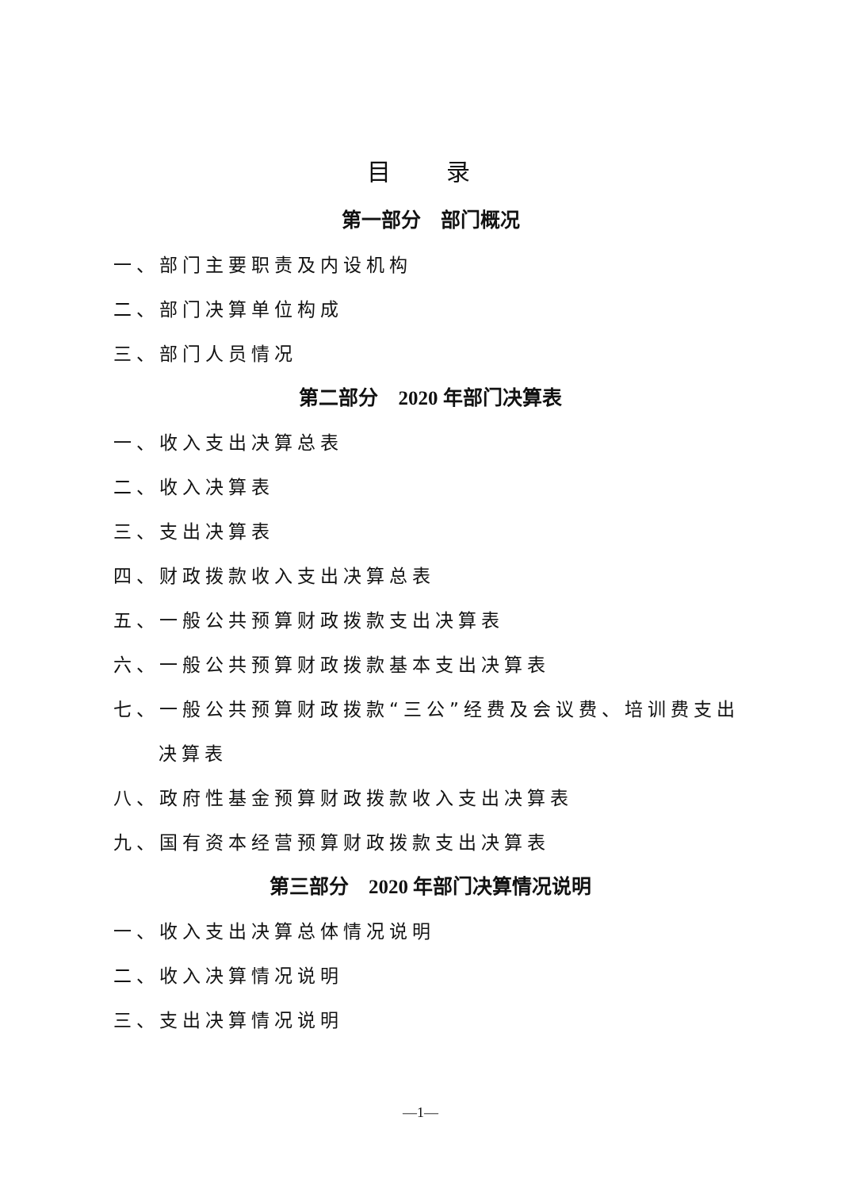目 录
第一部分　部门概况
一、部门主要职责及内设机构
二、部门决算单位构成
三、部门人员情况
第二部分　2020 年部门决算表
一、收入支出决算总表
二、收入决算表
三、支出决算表
四、财政拨款收入支出决算总表
五、一般公共预算财政拨款支出决算表
六、一般公共预算财政拨款基本支出决算表
七、一般公共预算财政拨款“三公”经费及会议费、培训费支出
决算表
八、政府性基金预算财政拨款收入支出决算表
九、国有资本经营预算财政拨款支出决算表
第三部分　2020 年部门决算情况说明
一、收入支出决算总体情况说明
二、收入决算情况说明
三、支出决算情况说明
—1—